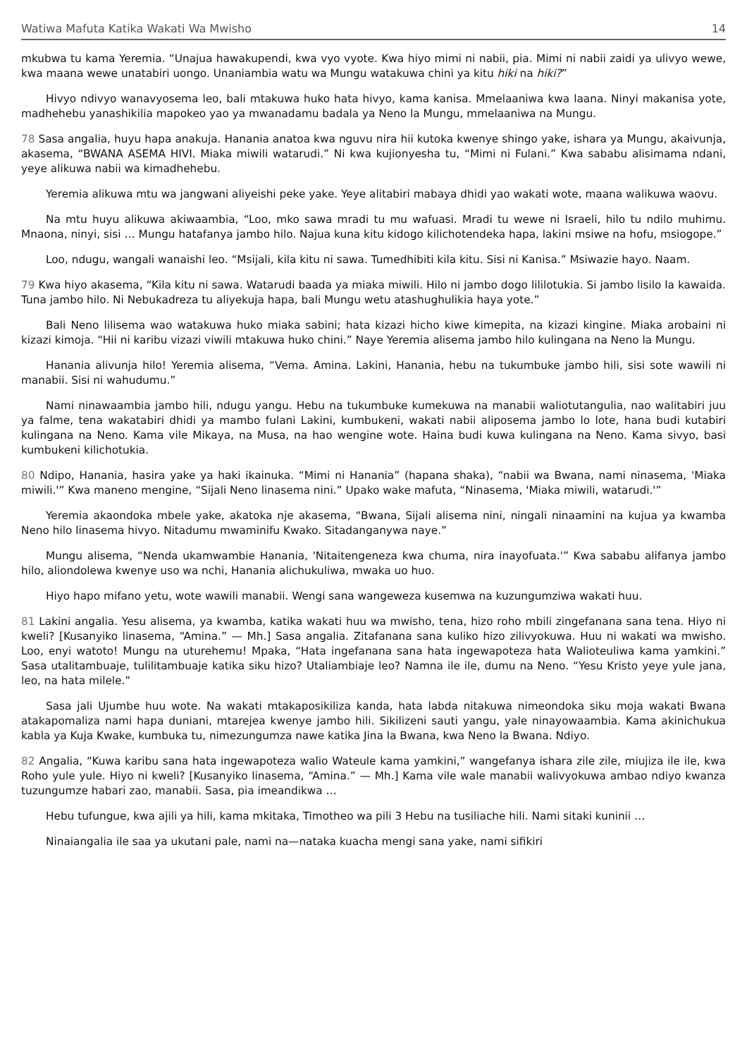Watiwa Mafuta Katika Wakati Wa Mwisho 14
mkubwa tu kama Yeremia. “Unajua hawakupendi, kwa vyo vyote. Kwa hiyo mimi ni nabii, pia. Mimi ni nabii zaidi ya ulivyo wewe, kwa maana wewe unatabiri uongo. Unaniambia watu wa Mungu watakuwa chini ya kitu hiki na hiki?”
Hivyo ndivyo wanavyosema leo, bali mtakuwa huko hata hivyo, kama kanisa. Mmelaaniwa kwa laana. Ninyi makanisa yote, madhehebu yanashikilia mapokeo yao ya mwanadamu badala ya Neno la Mungu, mmelaaniwa na Mungu.
78 Sasa angalia, huyu hapa anakuja. Hanania anatoa kwa nguvu nira hii kutoka kwenye shingo yake, ishara ya Mungu, akaivunja, akasema, “BWANA ASEMA HIVI. Miaka miwili watarudi.” Ni kwa kujionyesha tu, “Mimi ni Fulani.” Kwa sababu alisimama ndani, yeye alikuwa nabii wa kimadhehebu.
Yeremia alikuwa mtu wa jangwani aliyeishi peke yake. Yeye alitabiri mabaya dhidi yao wakati wote, maana walikuwa waovu.
Na mtu huyu alikuwa akiwaambia, “Loo, mko sawa mradi tu mu wafuasi. Mradi tu wewe ni Israeli, hilo tu ndilo muhimu. Mnaona, ninyi, sisi … Mungu hatafanya jambo hilo. Najua kuna kitu kidogo kilichotendeka hapa, lakini msiwe na hofu, msiogope.”
Loo, ndugu, wangali wanaishi leo. “Msijali, kila kitu ni sawa. Tumedhibiti kila kitu. Sisi ni Kanisa.” Msiwazie hayo. Naam.
79 Kwa hiyo akasema, “Kila kitu ni sawa. Watarudi baada ya miaka miwili. Hilo ni jambo dogo lililotukia. Si jambo lisilo la kawaida. Tuna jambo hilo. Ni Nebukadreza tu aliyekuja hapa, bali Mungu wetu atashughulikia haya yote.”
Bali Neno lilisema wao watakuwa huko miaka sabini; hata kizazi hicho kiwe kimepita, na kizazi kingine. Miaka arobaini ni kizazi kimoja. “Hii ni karibu vizazi viwili mtakuwa huko chini.” Naye Yeremia alisema jambo hilo kulingana na Neno la Mungu.
Hanania alivunja hilo! Yeremia alisema, “Vema. Amina. Lakini, Hanania, hebu na tukumbuke jambo hili, sisi sote wawili ni manabii. Sisi ni wahudumu.”
Nami ninawaambia jambo hili, ndugu yangu. Hebu na tukumbuke kumekuwa na manabii waliotutangulia, nao walitabiri juu ya falme, tena wakatabiri dhidi ya mambo fulani Lakini, kumbukeni, wakati nabii aliposema jambo lo lote, hana budi kutabiri kulingana na Neno. Kama vile Mikaya, na Musa, na hao wengine wote. Haina budi kuwa kulingana na Neno. Kama sivyo, basi kumbukeni kilichotukia.
80 Ndipo, Hanania, hasira yake ya haki ikainuka. “Mimi ni Hanania” (hapana shaka), “nabii wa Bwana, nami ninasema, 'Miaka miwili.'” Kwa maneno mengine, “Sijali Neno linasema nini.” Upako wake mafuta, “Ninasema, 'Miaka miwili, watarudi.'”
Yeremia akaondoka mbele yake, akatoka nje akasema, “Bwana, Sijali alisema nini, ningali ninaamini na kujua ya kwamba Neno hilo linasema hivyo. Nitadumu mwaminifu Kwako. Sitadanganywa naye.”
Mungu alisema, “Nenda ukamwambie Hanania, 'Nitaitengeneza kwa chuma, nira inayofuata.'” Kwa sababu alifanya jambo hilo, aliondolewa kwenye uso wa nchi, Hanania alichukuliwa, mwaka uo huo.
Hiyo hapo mifano yetu, wote wawili manabii. Wengi sana wangeweza kusemwa na kuzungumziwa wakati huu.
81 Lakini angalia. Yesu alisema, ya kwamba, katika wakati huu wa mwisho, tena, hizo roho mbili zingefanana sana tena. Hiyo ni kweli? [Kusanyiko linasema, “Amina.” — Mh.] Sasa angalia. Zitafanana sana kuliko hizo zilivyokuwa. Huu ni wakati wa mwisho. Loo, enyi watoto! Mungu na uturehemu! Mpaka, “Hata ingefanana sana hata ingewapoteza hata Walioteuliwa kama yamkini.” Sasa utalitambuaje, tulilitambuaje katika siku hizo? Utaliambiaje leo? Namna ile ile, dumu na Neno. “Yesu Kristo yeye yule jana, leo, na hata milele.”
Sasa jali Ujumbe huu wote. Na wakati mtakaposikiliza kanda, hata labda nitakuwa nimeondoka siku moja wakati Bwana atakapomaliza nami hapa duniani, mtarejea kwenye jambo hili. Sikilizeni sauti yangu, yale ninayowaambia. Kama akinichukua kabla ya Kuja Kwake, kumbuka tu, nimezungumza nawe katika Jina la Bwana, kwa Neno la Bwana. Ndiyo.
82 Angalia, “Kuwa karibu sana hata ingewapoteza walio Wateule kama yamkini,” wangefanya ishara zile zile, miujiza ile ile, kwa Roho yule yule. Hiyo ni kweli? [Kusanyiko linasema, “Amina.” — Mh.] Kama vile wale manabii walivyokuwa ambao ndiyo kwanza tuzungumze habari zao, manabii. Sasa, pia imeandikwa …
Hebu tufungue, kwa ajili ya hili, kama mkitaka, Timotheo wa pili 3 Hebu na tusiliache hili. Nami sitaki kuninii …
Ninaiangalia ile saa ya ukutani pale, nami na—nataka kuacha mengi sana yake, nami sifikiri